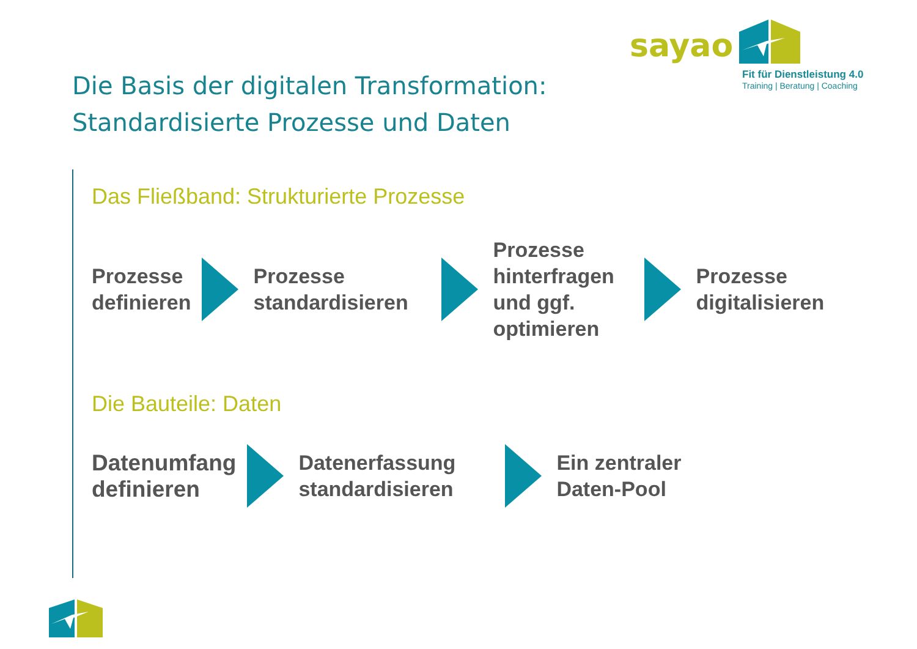sayao
Fit für Dienstleistung 4.0
Training | Beratung | Coaching
Die Basis der digitalen Transformation:
Standardisierte Prozesse und Daten
Das Fließband: Strukturierte Prozesse
Prozesse
definieren
Prozesse
standardisieren
Prozesse
hinterfragen
und ggf.
optimieren
Prozesse
digitalisieren
Die Bauteile: Daten
Datenumfang
definieren
Datenerfassung
standardisieren
Ein zentraler
Daten-Pool